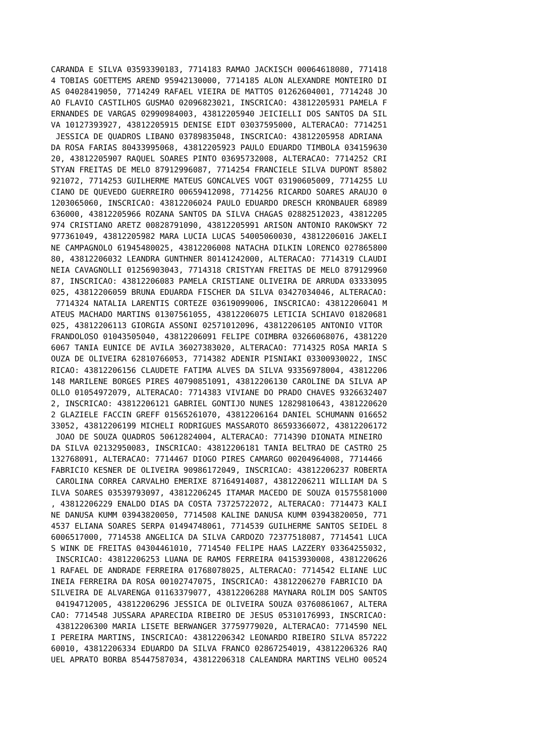CARANDA E SILVA 03593390183, 7714183 RAMAO JACKISCH 00064618080, 771418
4 TOBIAS GOETTEMS AREND 95942130000, 7714185 ALON ALEXANDRE MONTEIRO DI
AS 04028419050, 7714249 RAFAEL VIEIRA DE MATTOS 01262604001, 7714248 JO
AO FLAVIO CASTILHOS GUSMAO 02096823021, INSCRICAO: 43812205931 PAMELA F
ERNANDES DE VARGAS 02990984003, 43812205940 JEICIELLI DOS SANTOS DA SIL
VA 10127393927, 43812205915 DENISE EIDT 03037595000, ALTERACAO: 7714251
 JESSICA DE QUADROS LIBANO 03789835048, INSCRICAO: 43812205958 ADRIANA
DA ROSA FARIAS 80433995068, 43812205923 PAULO EDUARDO TIMBOLA 034159630
20, 43812205907 RAQUEL SOARES PINTO 03695732008, ALTERACAO: 7714252 CRI
STYAN FREITAS DE MELO 87912996087, 7714254 FRANCIELE SILVA DUPONT 85802
921072, 7714253 GUILHERME MATEUS GONCALVES VOGT 03190605009, 7714255 LU
CIANO DE QUEVEDO GUERREIRO 00659412098, 7714256 RICARDO SOARES ARAUJO 0
1203065060, INSCRICAO: 43812206024 PAULO EDUARDO DRESCH KRONBAUER 68989
636000, 43812205966 ROZANA SANTOS DA SILVA CHAGAS 02882512023, 43812205
974 CRISTIANO ARETZ 00828791090, 43812205991 ARISON ANTONIO RAKOWSKY 72
977361049, 43812205982 MARA LUCIA LUCAS 54005060030, 43812206016 JAKELI
NE CAMPAGNOLO 61945480025, 43812206008 NATACHA DILKIN LORENCO 027865800
80, 43812206032 LEANDRA GUNTHNER 80141242000, ALTERACAO: 7714319 CLAUDI
NEIA CAVAGNOLLI 01256903043, 7714318 CRISTYAN FREITAS DE MELO 879129960
87, INSCRICAO: 43812206083 PAMELA CRISTIANE OLIVEIRA DE ARRUDA 03333095
025, 43812206059 BRUNA EDUARDA FISCHER DA SILVA 03427034046, ALTERACAO:
 7714324 NATALIA LARENTIS CORTEZE 03619099006, INSCRICAO: 43812206041 M
ATEUS MACHADO MARTINS 01307561055, 43812206075 LETICIA SCHIAVO 01820681
025, 43812206113 GIORGIA ASSONI 02571012096, 43812206105 ANTONIO VITOR
FRANDOLOSO 01043505040, 43812206091 FELIPE COIMBRA 03266068076, 4381220
6067 TANIA EUNICE DE AVILA 36027383020, ALTERACAO: 7714325 ROSA MARIA S
OUZA DE OLIVEIRA 62810766053, 7714382 ADENIR PISNIAKI 03300930022, INSC
RICAO: 43812206156 CLAUDETE FATIMA ALVES DA SILVA 93356978004, 43812206
148 MARILENE BORGES PIRES 40790851091, 43812206130 CAROLINE DA SILVA AP
OLLO 01054972079, ALTERACAO: 7714383 VIVIANE DO PRADO CHAVES 9326632407
2, INSCRICAO: 43812206121 GABRIEL GONTIJO NUNES 12829810643, 4381220620
2 GLAZIELE FACCIN GREFF 01565261070, 43812206164 DANIEL SCHUMANN 016652
33052, 43812206199 MICHELI RODRIGUES MASSAROTO 86593366072, 43812206172
 JOAO DE SOUZA QUADROS 50612824004, ALTERACAO: 7714390 DIONATA MINEIRO
DA SILVA 02132950083, INSCRICAO: 43812206181 TANIA BELTRAO DE CASTRO 25
132768091, ALTERACAO: 7714467 DIOGO PIRES CAMARGO 00204964008, 7714466
FABRICIO KESNER DE OLIVEIRA 90986172049, INSCRICAO: 43812206237 ROBERTA
 CAROLINA CORREA CARVALHO EMERIXE 87164914087, 43812206211 WILLIAM DA S
ILVA SOARES 03539793097, 43812206245 ITAMAR MACEDO DE SOUZA 01575581000
, 43812206229 ENALDO DIAS DA COSTA 73725722072, ALTERACAO: 7714473 KALI
NE DANUSA KUMM 03943820050, 7714508 KALINE DANUSA KUMM 03943820050, 771
4537 ELIANA SOARES SERPA 01494748061, 7714539 GUILHERME SANTOS SEIDEL 8
6006517000, 7714538 ANGELICA DA SILVA CARDOZO 72377518087, 7714541 LUCA
S WINK DE FREITAS 04304461010, 7714540 FELIPE HAAS LAZZERY 03364255032,
 INSCRICAO: 43812206253 LUANA DE RAMOS FERREIRA 04153930008, 4381220626
1 RAFAEL DE ANDRADE FERREIRA 01768078025, ALTERACAO: 7714542 ELIANE LUC
INEIA FERREIRA DA ROSA 00102747075, INSCRICAO: 43812206270 FABRICIO DA
SILVEIRA DE ALVARENGA 01163379077, 43812206288 MAYNARA ROLIM DOS SANTOS
 04194712005, 43812206296 JESSICA DE OLIVEIRA SOUZA 03760861067, ALTERA
CAO: 7714548 JUSSARA APARECIDA RIBEIRO DE JESUS 05310176993, INSCRICAO:
 43812206300 MARIA LISETE BERWANGER 37759779020, ALTERACAO: 7714590 NEL
I PEREIRA MARTINS, INSCRICAO: 43812206342 LEONARDO RIBEIRO SILVA 857222
60010, 43812206334 EDUARDO DA SILVA FRANCO 02867254019, 43812206326 RAQ
UEL APRATO BORBA 85447587034, 43812206318 CALEANDRA MARTINS VELHO 00524